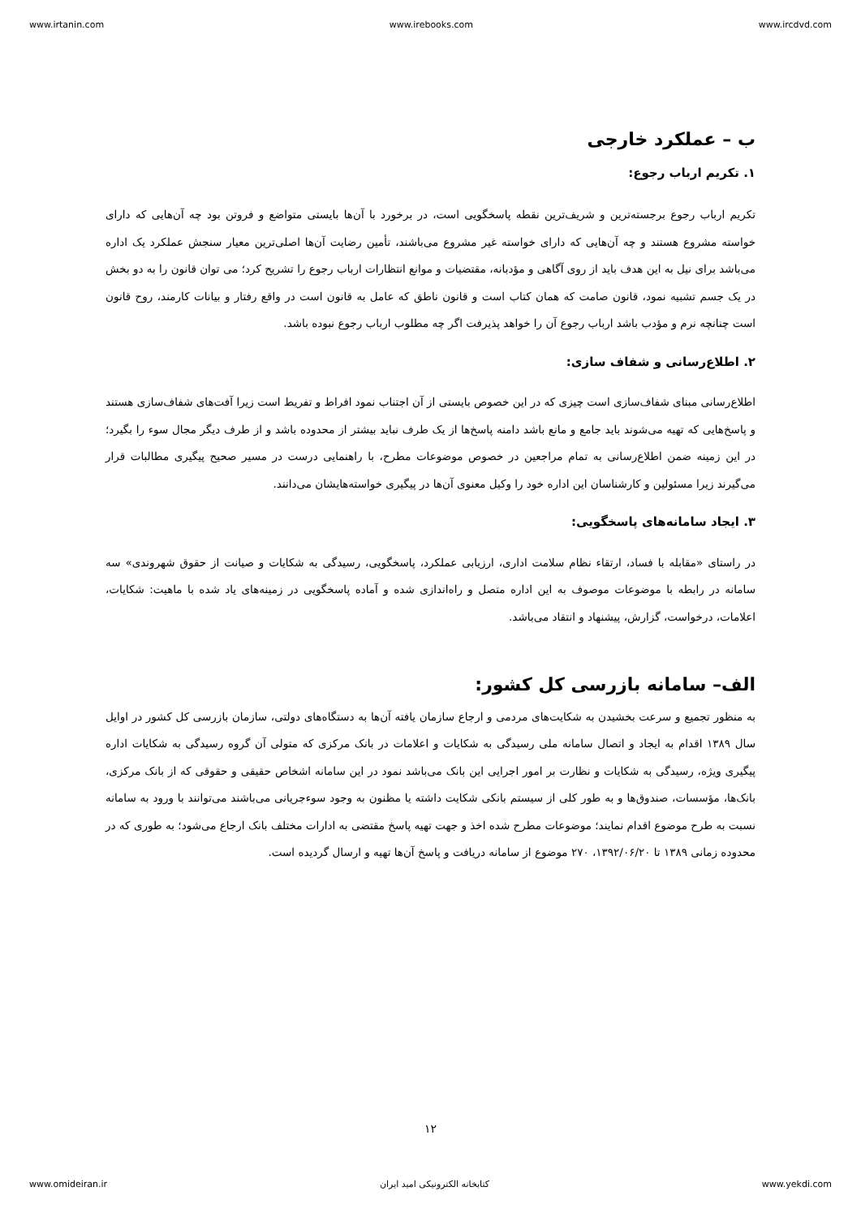www.irtanin.com www.irebooks.com www.ircdvd.com
ب – عملکرد خارجی
۱. تکریم ارباب رجوع:
تکریم ارباب رجوع برجسته‌ترین و شریف‌ترین نقطه پاسخگویی است، در برخورد با آن‌ها بایستی متواضع و فروتن بود چه آن‌هایی که دارای خواسته مشروع هستند و چه آن‌هایی که دارای خواسته غیر مشروع می‌باشند، تأمین رضایت آن‌ها اصلی‌ترین معیار سنجش عملکرد یک اداره می‌باشد برای نیل به این هدف باید از روی آگاهی و مؤدبانه، مقتضیات و موانع انتظارات ارباب رجوع را تشریح کرد؛ می توان قانون را به دو بخش در یک جسم تشبیه نمود، قانون صامت که همان کتاب است و قانون ناطق که عامل به قانون است در واقع رفتار و بیانات کارمند، روح قانون است چنانچه نرم و مؤدب باشد ارباب رجوع آن را خواهد پذیرفت اگر چه مطلوب ارباب رجوع نبوده باشد.
۲. اطلاع‌رسانی و شفاف سازی:
اطلاع‌رسانی مبنای شفاف‌سازی است چیزی که در این خصوص بایستی از آن اجتناب نمود افراط و تفریط است زیرا آفت‌های شفاف‌سازی هستند و پاسخ‌هایی که تهیه می‌شوند باید جامع و مانع باشد دامنه پاسخ‌ها از یک طرف نباید بیشتر از محدوده باشد و از طرف دیگر مجال سوء را بگیرد؛ در این زمینه ضمن اطلاع‌رسانی به تمام مراجعین در خصوص موضوعات مطرح، با راهنمایی درست در مسیر صحیح پیگیری مطالبات قرار می‌گیرند زیرا مسئولین و کارشناسان این اداره خود را وکیل معنوی آن‌ها در پیگیری خواسته‌هایشان می‌دانند.
۳. ایجاد سامانه‌های پاسخگویی:
در راستای «مقابله با فساد، ارتقاء نظام سلامت اداری، ارزیابی عملکرد، پاسخگویی، رسیدگی به شکایات و صیانت از حقوق شهروندی» سه سامانه در رابطه با موضوعات موصوف به این اداره متصل و راه‌اندازی شده و آماده پاسخگویی در زمینه‌های یاد شده با ماهیت: شکایات، اعلامات، درخواست، گزارش، پیشنهاد و انتقاد می‌باشد.
الف– سامانه بازرسی کل کشور:
به منظور تجمیع و سرعت بخشیدن به شکایت‌های مردمی و ارجاع سازمان یافته آن‌ها به دستگاه‌های دولتی، سازمان بازرسی کل کشور در اوایل سال ۱۳۸۹ اقدام به ایجاد و اتصال سامانه ملی رسیدگی به شکایات و اعلامات در بانک مرکزی که متولی آن گروه رسیدگی به شکایات اداره پیگیری ویژه، رسیدگی به شکایات و نظارت بر امور اجرایی این بانک می‌باشد نمود در این سامانه اشخاص حقیقی و حقوقی که از بانک مرکزی، بانک‌ها، مؤسسات، صندوق‌ها و به طور کلی از سیستم بانکی شکایت داشته یا مظنون به وجود سوءجریانی می‌باشند می‌توانند با ورود به سامانه نسبت به طرح موضوع اقدام نمایند؛ موضوعات مطرح شده اخذ و جهت تهیه پاسخ مقتضی به ادارات مختلف بانک ارجاع می‌شود؛ به طوری که در محدوده زمانی ۱۳۸۹ تا ۱۳۹۲/۰۶/۲۰، ۲۷۰ موضوع از سامانه دریافت و پاسخ آن‌ها تهیه و ارسال گردیده است.
۱۲
www.omideiran.ir کتابخانه الکترونیکی امید ایران www.yekdi.com